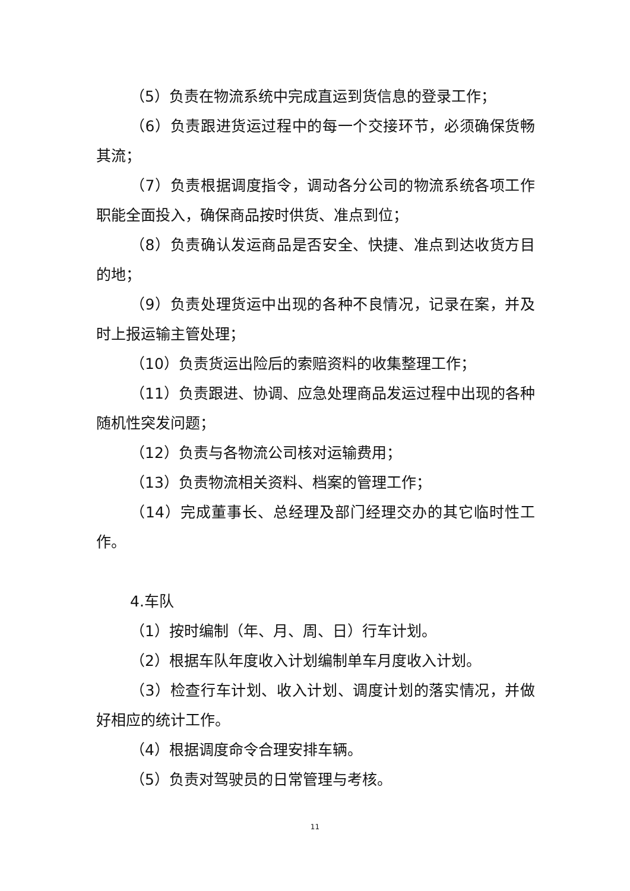（5）负责在物流系统中完成直运到货信息的登录工作；
（6）负责跟进货运过程中的每一个交接环节，必须确保货畅其流；
（7）负责根据调度指令，调动各分公司的物流系统各项工作职能全面投入，确保商品按时供货、准点到位；
（8）负责确认发运商品是否安全、快捷、准点到达收货方目的地；
（9）负责处理货运中出现的各种不良情况，记录在案，并及时上报运输主管处理；
（10）负责货运出险后的索赔资料的收集整理工作；
（11）负责跟进、协调、应急处理商品发运过程中出现的各种随机性突发问题；
（12）负责与各物流公司核对运输费用；
（13）负责物流相关资料、档案的管理工作；
（14）完成董事长、总经理及部门经理交办的其它临时性工作。
4.车队
（1）按时编制（年、月、周、日）行车计划。
（2）根据车队年度收入计划编制单车月度收入计划。
（3）检查行车计划、收入计划、调度计划的落实情况，并做好相应的统计工作。
（4）根据调度命令合理安排车辆。
（5）负责对驾驶员的日常管理与考核。
11